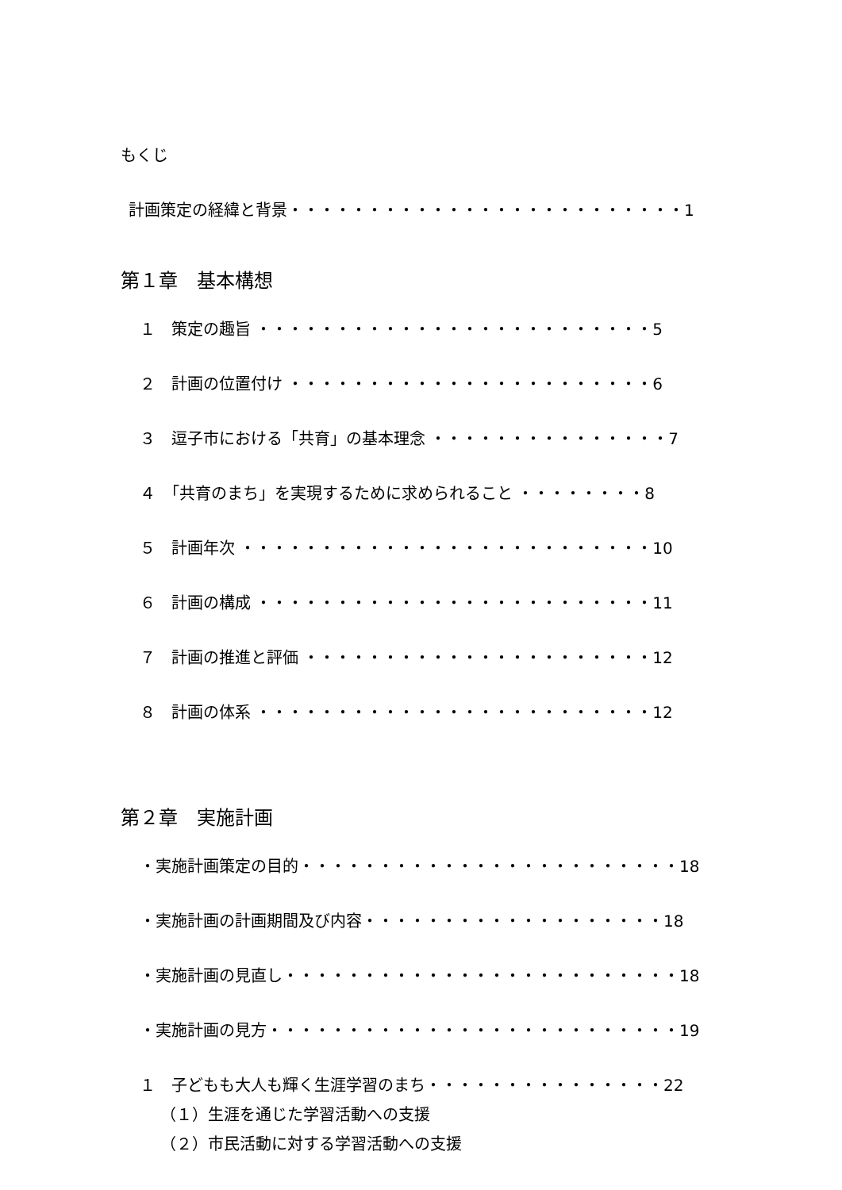もくじ
計画策定の経緯と背景・・・・・・・・・・・・・・・・・・・・・・・・・1
第１章　基本構想
１　策定の趣旨 ・・・・・・・・・・・・・・・・・・・・・・・・・5
２　計画の位置付け ・・・・・・・・・・・・・・・・・・・・・・・6
３　逗子市における「共育」の基本理念 ・・・・・・・・・・・・・・・7
４　「共育のまち」を実現するために求められること ・・・・・・・・8
５　計画年次 ・・・・・・・・・・・・・・・・・・・・・・・・・・10
６　計画の構成 ・・・・・・・・・・・・・・・・・・・・・・・・・11
７　計画の推進と評価 ・・・・・・・・・・・・・・・・・・・・・・12
８　計画の体系 ・・・・・・・・・・・・・・・・・・・・・・・・・12
第２章　実施計画
・実施計画策定の目的・・・・・・・・・・・・・・・・・・・・・・・・18
・実施計画の計画期間及び内容・・・・・・・・・・・・・・・・・・・18
・実施計画の見直し・・・・・・・・・・・・・・・・・・・・・・・・・18
・実施計画の見方・・・・・・・・・・・・・・・・・・・・・・・・・・19
１　子どもも大人も輝く生涯学習のまち・・・・・・・・・・・・・・・22
（１）生涯を通じた学習活動への支援
（２）市民活動に対する学習活動への支援